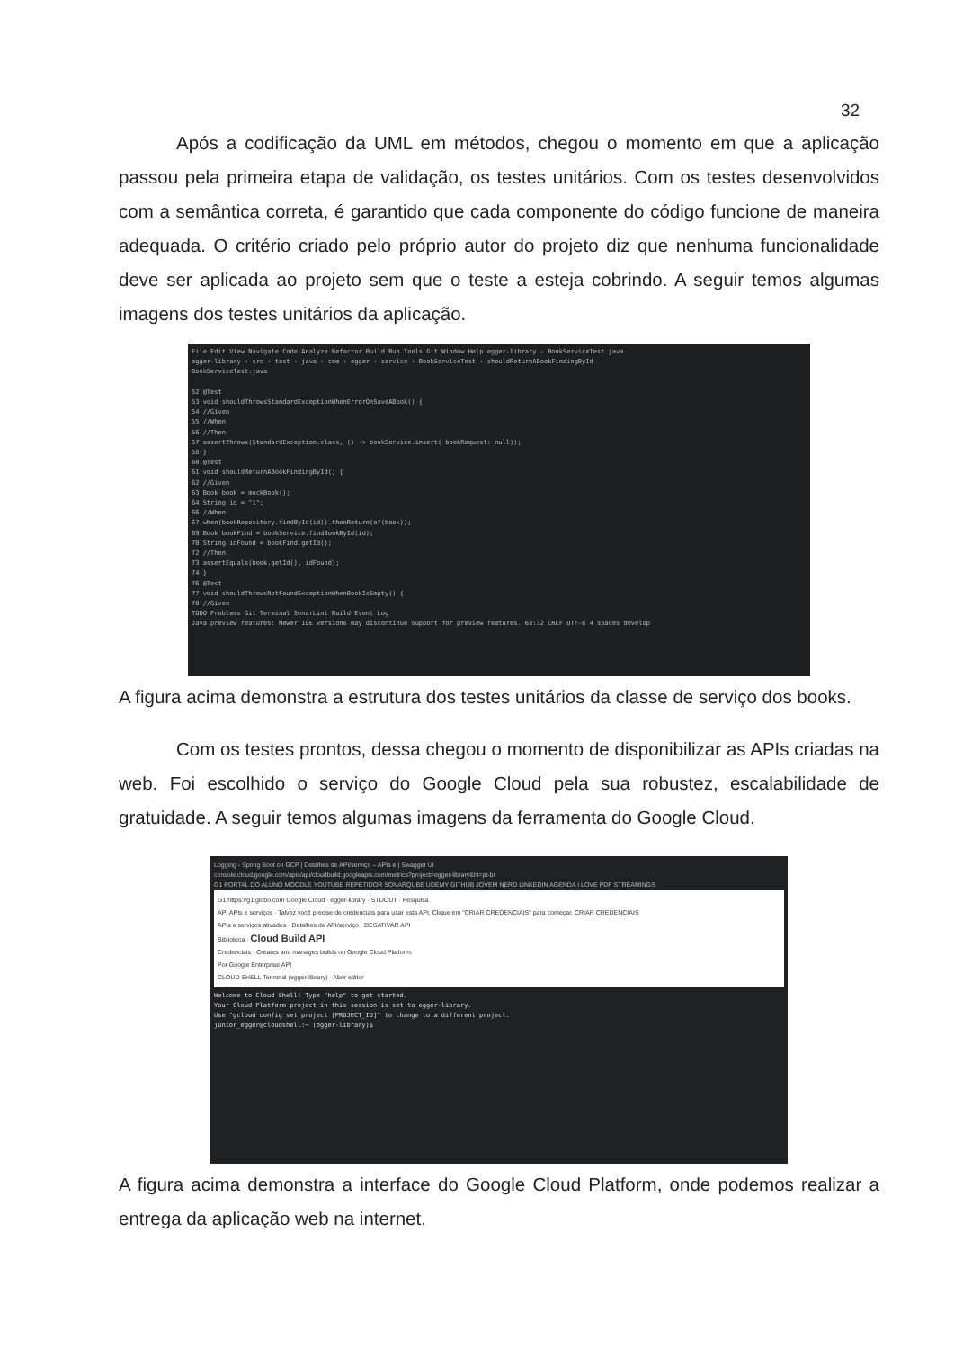32
Após a codificação da UML em métodos, chegou o momento em que a aplicação passou pela primeira etapa de validação, os testes unitários. Com os testes desenvolvidos com a semântica correta, é garantido que cada componente do código funcione de maneira adequada. O critério criado pelo próprio autor do projeto diz que nenhuma funcionalidade deve ser aplicada ao projeto sem que o teste a esteja cobrindo. A seguir temos algumas imagens dos testes unitários da aplicação.
File Edit View Navigate Code Analyze Refactor Build Run Tools Git Window Help egger-library - BookServiceTest.java
egger-library › src › test › java › com › egger › service › BookServiceTest › shouldReturnABookFindingById
BookServiceTest.java
52 @Test
53 void shouldThrowsStandardExceptionWhenErrorOnSaveABook() {
54 //Given
55 //When
56 //Then
57 assertThrows(StandardException.class, () -> bookService.insert( bookRequest: null));
58 }
60 @Test
61 void shouldReturnABookFindingById() {
62 //Given
63 Book book = mockBook();
64 String id = "1";
66 //When
67 when(bookRepository.findById(id)).thenReturn(of(book));
69 Book bookFind = bookService.findBookById(id);
70 String idFound = bookFind.getId();
72 //Then
73 assertEquals(book.getId(), idFound);
74 }
76 @Test
77 void shouldThrowsNotFoundExceptionWhenBookIsEmpty() {
78 //Given
TODO Problems Git Terminal SonarLint Build Event Log
Java preview features: Newer IDE versions may discontinue support for preview features. 63:32 CRLF UTF-8 4 spaces develop
A figura acima demonstra a estrutura dos testes unitários da classe de serviço dos books.
Com os testes prontos, dessa chegou o momento de disponibilizar as APIs criadas na web. Foi escolhido o serviço do Google Cloud pela sua robustez, escalabilidade de gratuidade. A seguir temos algumas imagens da ferramenta do Google Cloud.
Logging - Spring Boot on GCP | Detalhes de API/serviço – APIs e | Swagger UI
console.cloud.google.com/apis/api/cloudbuild.googleapis.com/metrics?project=egger-library&hl=pt-br
G1 PORTAL DO ALUNO MOODLE YOUTUBE REPETIDOR SONARQUBE UDEMY GITHUB JOVEM NERD LINKEDIN AGENDA I LOVE PDF STREAMINGS
G1 https://g1.globo.com Google Cloud · egger-library · STDOUT · Pesquisa
API APIs e serviços · Talvez você precise de credenciais para usar esta API. Clique em "CRIAR CREDENCIAIS" para começar. CRIAR CREDENCIAIS
APIs e serviços ativados · Detalhes de API/serviço · DESATIVAR API
Biblioteca · Cloud Build API
Credenciais · Creates and manages builds on Google Cloud Platform.
Por Google Enterprise API
CLOUD SHELL Terminal (egger-library) · Abrir editor
Welcome to Cloud Shell! Type "help" to get started.
Your Cloud Platform project in this session is set to egger-library.
Use "gcloud config set project [PROJECT_ID]" to change to a different project.
junior_egger@cloudshell:~ (egger-library)$
A figura acima demonstra a interface do Google Cloud Platform, onde podemos realizar a entrega da aplicação web na internet.